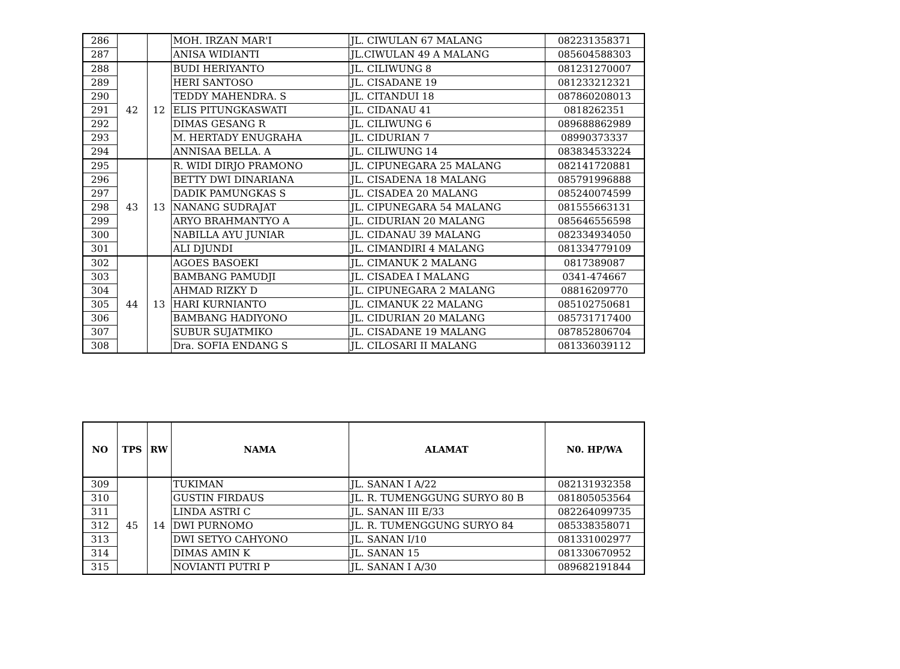| 286 | | | MOH. IRZAN MAR'I | JL. CIWULAN 67 MALANG | 082231358371 |
| 287 | | | ANISA WIDIANTI | JL.CIWULAN 49 A MALANG | 085604588303 |
| 288 | 42 | 12 | BUDI HERIYANTO | JL. CILIWUNG 8 | 081231270007 |
| 289 | | | HERI SANTOSO | JL. CISADANE 19 | 081233212321 |
| 290 | | | TEDDY MAHENDRA. S | JL. CITANDUI 18 | 087860208013 |
| 291 | | | ELIS PITUNGKASWATI | JL. CIDANAU 41 | 0818262351 |
| 292 | | | DIMAS GESANG R | JL. CILIWUNG 6 | 089688862989 |
| 293 | | | M. HERTADY ENUGRAHA | JL. CIDURIAN 7 | 08990373337 |
| 294 | | | ANNISAA BELLA. A | JL. CILIWUNG 14 | 083834533224 |
| 295 | 43 | 13 | R. WIDI DIRJO PRAMONO | JL. CIPUNEGARA 25 MALANG | 082141720881 |
| 296 | | | BETTY DWI DINARIANA | JL. CISADENA 18 MALANG | 085791996888 |
| 297 | | | DADIK PAMUNGKAS S | JL. CISADEA 20 MALANG | 085240074599 |
| 298 | | | NANANG SUDRAJAT | JL. CIPUNEGARA 54 MALANG | 081555663131 |
| 299 | | | ARYO BRAHMANTYO A | JL. CIDURIAN 20 MALANG | 085646556598 |
| 300 | | | NABILLA AYU JUNIAR | JL. CIDANAU 39 MALANG | 082334934050 |
| 301 | | | ALI DJUNDI | JL. CIMANDIRI 4 MALANG | 081334779109 |
| 302 | 44 | 13 | AGOES BASOEKI | JL. CIMANUK 2 MALANG | 0817389087 |
| 303 | | | BAMBANG PAMUDJI | JL. CISADEA I MALANG | 0341-474667 |
| 304 | | | AHMAD RIZKY D | JL. CIPUNEGARA 2 MALANG | 08816209770 |
| 305 | | | HARI KURNIANTO | JL. CIMANUK 22 MALANG | 085102750681 |
| 306 | | | BAMBANG HADIYONO | JL. CIDURIAN 20 MALANG | 085731717400 |
| 307 | | | SUBUR SUJATMIKO | JL. CISADANE 19 MALANG | 087852806704 |
| 308 | | | Dra. SOFIA ENDANG S | JL. CILOSARI II MALANG | 081336039112 |
| NO | TPS | RW | NAMA | ALAMAT | N0. HP/WA |
| --- | --- | --- | --- | --- | --- |
| 309 | 45 | 14 | TUKIMAN | JL. SANAN I A/22 | 082131932358 |
| 310 | | | GUSTIN FIRDAUS | JL. R. TUMENGGUNG SURYO 80 B | 081805053564 |
| 311 | | | LINDA ASTRI C | JL. SANAN III E/33 | 082264099735 |
| 312 | | | DWI PURNOMO | JL. R. TUMENGGUNG SURYO 84 | 085338358071 |
| 313 | | | DWI SETYO CAHYONO | JL. SANAN I/10 | 081331002977 |
| 314 | | | DIMAS AMIN K | JL. SANAN 15 | 081330670952 |
| 315 | | | NOVIANTI PUTRI P | JL. SANAN I A/30 | 089682191844 |